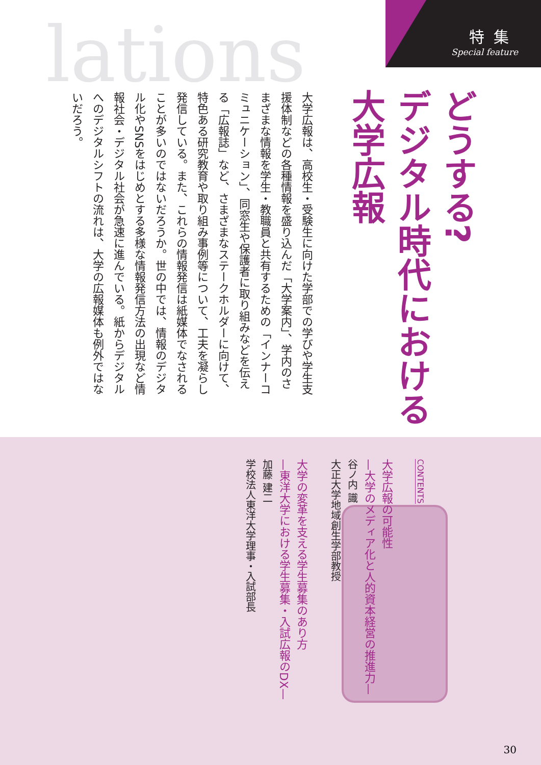lations
特集
Special feature
どうする?
デジタル時代における
大学広報
大学広報は、高校生・受験生に向けた学部での学びや学生支援体制などの各種情報を盛り込んだ「大学案内」、学内のさまざまな情報を学生・教職員と共有するための「インナーコミュニケーション」、同窓生や保護者に取り組みなどを伝える「広報誌」など、さまざまなステークホルダーに向けて、特色ある研究教育や取り組み事例等について、工夫を凝らし発信している。また、これらの情報発信は紙媒体でなされることが多いのではないだろうか。世の中では、情報のデジタル化やSNSをはじめとする多様な情報発信方法の出現など情報社会・デジタル社会が急速に進んでいる。紙からデジタルへのデジタルシフトの流れは、大学の広報媒体も例外ではないだろう。
CONTENTS
大学広報の可能性
—大学のメディア化と人的資本経営の推進力—
谷ノ内 識
大正大学地域創生学部教授
大学の変革を支える学生募集のあり方
—東洋大学における学生募集・入試広報のDX—
加藤 建二
学校法人東洋大学理事・入試部長
30